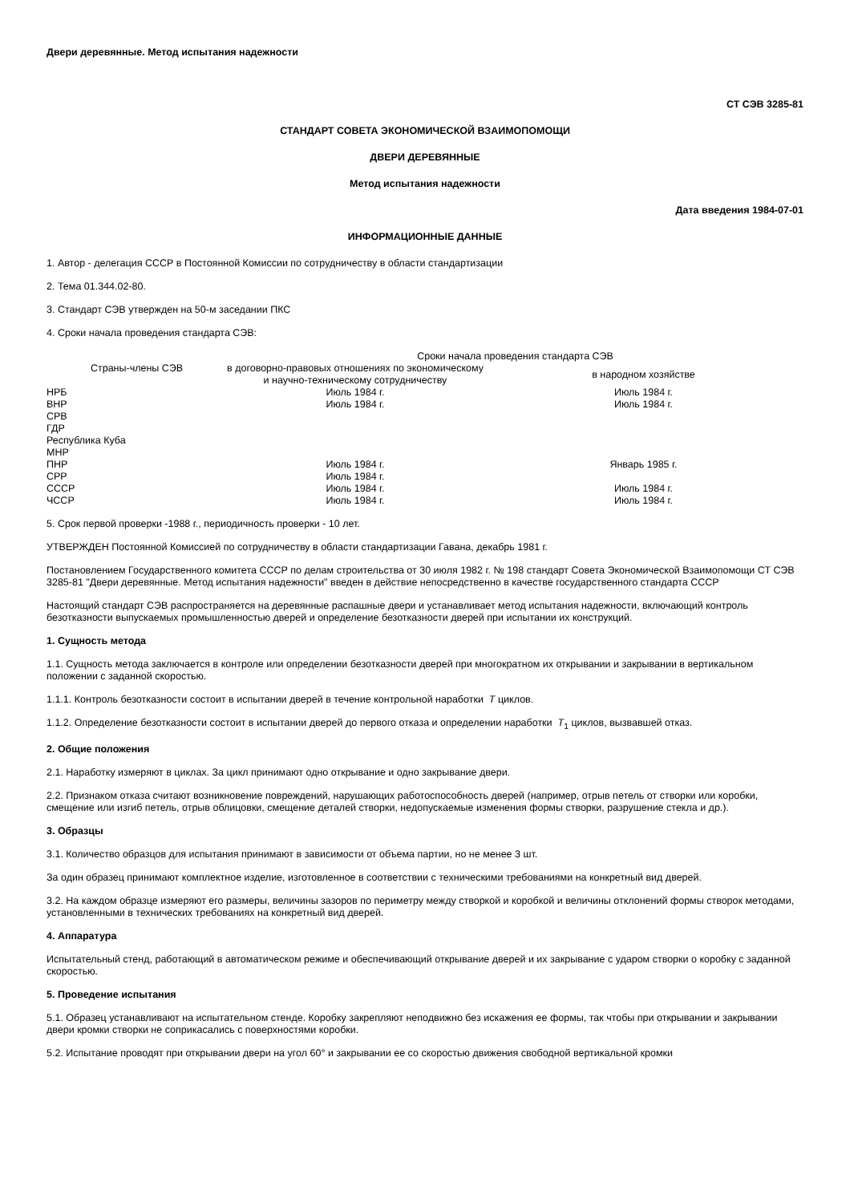Двери деревянные. Метод испытания надежности
СТ СЭВ 3285-81
СТАНДАРТ СОВЕТА ЭКОНОМИЧЕСКОЙ ВЗАИМОПОМОЩИ
ДВЕРИ ДЕРЕВЯННЫЕ
Метод испытания надежности
Дата введения 1984-07-01
ИНФОРМАЦИОННЫЕ ДАННЫЕ
1. Автор - делегация СССР в Постоянной Комиссии по сотрудничеству в области стандартизации
2. Тема 01.344.02-80.
3. Стандарт СЭВ утвержден на 50-м заседании ПКС
4. Сроки начала проведения стандарта СЭВ:
| Страны-члены СЭВ | Сроки начала проведения стандарта СЭВ | |
| --- | --- | --- |
| | в договорно-правовых отношениях по экономическому и научно-техническому сотрудничеству | в народном хозяйстве |
| НРБ | Июль 1984 г. | Июль 1984 г. |
| ВНР | Июль 1984 г. | Июль 1984 г. |
| СРВ | | |
| ГДР | | |
| Республика Куба | | |
| МНР | | |
| ПНР | Июль 1984 г. | Январь 1985 г. |
| СРР | Июль 1984 г. | |
| СССР | Июль 1984 г. | Июль 1984 г. |
| ЧССР | Июль 1984 г. | Июль 1984 г. |
5. Срок первой проверки -1988 г., периодичность проверки - 10 лет.
УТВЕРЖДЕН Постоянной Комиссией по сотрудничеству в области стандартизации Гавана, декабрь 1981 г.
Постановлением Государственного комитета СССР по делам строительства от 30 июля 1982 г. № 198 стандарт Совета Экономической Взаимопомощи СТ СЭВ 3285-81 "Двери деревянные. Метод испытания надежности" введен в действие непосредственно в качестве государственного стандарта СССР
Настоящий стандарт СЭВ распространяется на деревянные распашные двери и устанавливает метод испытания надежности, включающий контроль безотказности выпускаемых промышленностью дверей и определение безотказности дверей при испытании их конструкций.
1. Сущность метода
1.1. Сущность метода заключается в контроле или определении безотказности дверей при многократном их открывании и закрывании в вертикальном положении с заданной скоростью.
1.1.1. Контроль безотказности состоит в испытании дверей в течение контрольной наработки T циклов.
1.1.2. Определение безотказности состоит в испытании дверей до первого отказа и определении наработки T<sub>1</sub> циклов, вызвавшей отказ.
2. Общие положения
2.1. Наработку измеряют в циклах. За цикл принимают одно открывание и одно закрывание двери.
2.2. Признаком отказа считают возникновение повреждений, нарушающих работоспособность дверей (например, отрыв петель от створки или коробки, смещение или изгиб петель, отрыв облицовки, смещение деталей створки, недопускаемые изменения формы створки, разрушение стекла и др.).
3. Образцы
3.1. Количество образцов для испытания принимают в зависимости от объема партии, но не менее 3 шт.
За один образец принимают комплектное изделие, изготовленное в соответствии с техническими требованиями на конкретный вид дверей.
3.2. На каждом образце измеряют его размеры, величины зазоров по периметру между створкой и коробкой и величины отклонений формы створок методами, установленными в технических требованиях на конкретный вид дверей.
4. Аппаратура
Испытательный стенд, работающий в автоматическом режиме и обеспечивающий открывание дверей и их закрывание с ударом створки о коробку с заданной скоростью.
5. Проведение испытания
5.1. Образец устанавливают на испытательном стенде. Коробку закрепляют неподвижно без искажения ее формы, так чтобы при открывании и закрывании двери кромки створки не соприкасались с поверхностями коробки.
5.2. Испытание проводят при открывании двери на угол 60° и закрывании ее со скоростью движения свободной вертикальной кромки